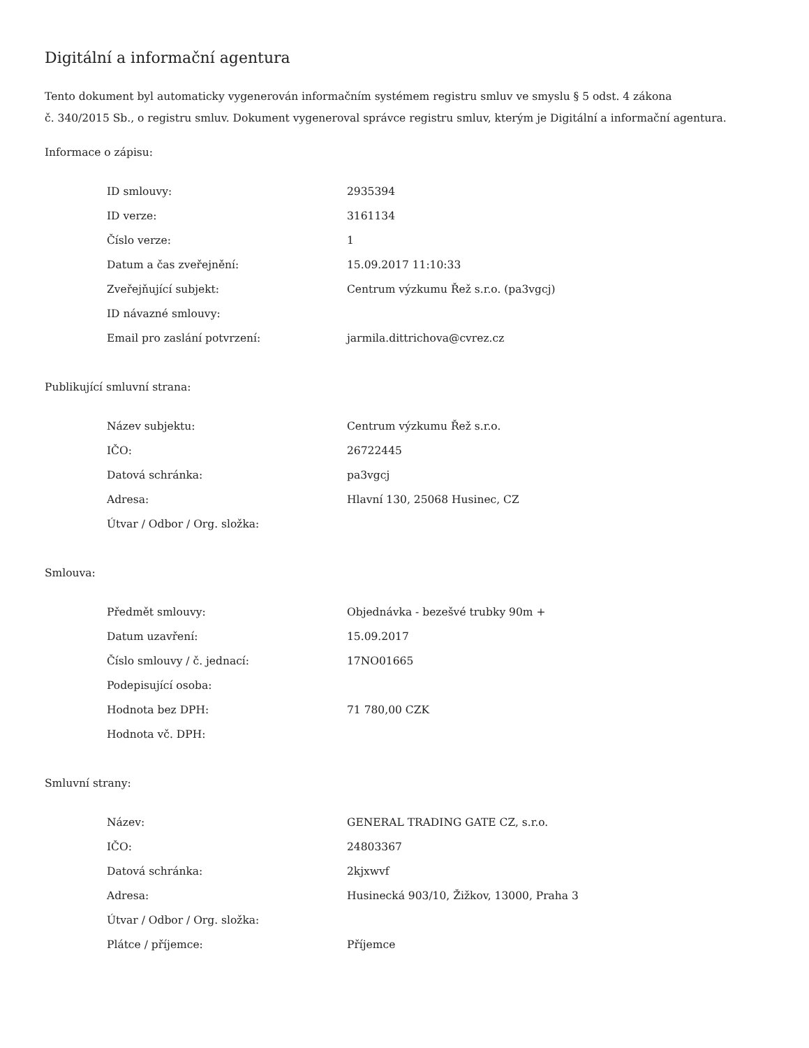Digitální a informační agentura
Tento dokument byl automaticky vygenerován informačním systémem registru smluv ve smyslu § 5 odst. 4 zákona
č. 340/2015 Sb., o registru smluv. Dokument vygeneroval správce registru smluv, kterým je Digitální a informační agentura.
Informace o zápisu:
| ID smlouvy: | 2935394 |
| ID verze: | 3161134 |
| Číslo verze: | 1 |
| Datum a čas zveřejnění: | 15.09.2017 11:10:33 |
| Zveřejňující subjekt: | Centrum výzkumu Řež s.r.o. (pa3vgcj) |
| ID návazné smlouvy: | |
| Email pro zaslání potvrzení: | jarmila.dittrichova@cvrez.cz |
Publikující smluvní strana:
| Název subjektu: | Centrum výzkumu Řež s.r.o. |
| IČO: | 26722445 |
| Datová schránka: | pa3vgcj |
| Adresa: | Hlavní 130, 25068 Husinec, CZ |
| Útvar / Odbor / Org. složka: | |
Smlouva:
| Předmět smlouvy: | Objednávka - bezešvé trubky 90m + |
| Datum uzavření: | 15.09.2017 |
| Číslo smlouvy / č. jednací: | 17NO01665 |
| Podepisující osoba: | |
| Hodnota bez DPH: | 71 780,00 CZK |
| Hodnota vč. DPH: | |
Smluvní strany:
| Název: | GENERAL TRADING GATE CZ, s.r.o. |
| IČO: | 24803367 |
| Datová schránka: | 2kjxwvf |
| Adresa: | Husinecká 903/10, Žižkov, 13000, Praha 3 |
| Útvar / Odbor / Org. složka: | |
| Plátce / příjemce: | Příjemce |